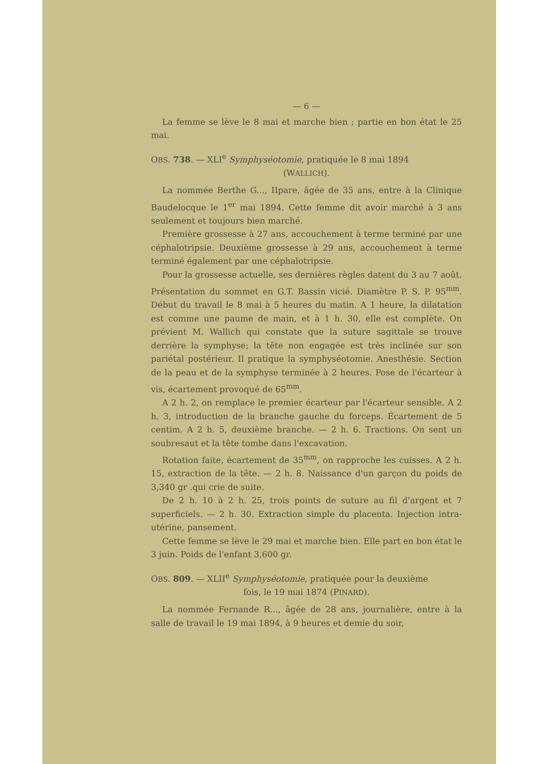— 6 —
La femme se lève le 8 mai et marche bien ; partie en bon état le 25 mai.
OBS. 738. — XLI<sup>e</sup> Symphyséotomie, pratiquée le 8 mai 1894
(WALLICH).
La nommée Berthe G..., IIpare, âgée de 35 ans, entre à la Clinique Baudelocque le 1<sup>er</sup> mai 1894. Cette femme dit avoir marché à 3 ans seulement et toujours bien marché.
Première grossesse à 27 ans, accouchement à terme terminé par une céphalotripsie. Deuxième grossesse à 29 ans, accouchement à terme terminé également par une céphalotripsie.
Pour la grossesse actuelle, ses dernières règles datent du 3 au 7 août. Présentation du sommet en G.T. Bassin vicié. Diamètre P. S. P. 95<sup>mm</sup>. Début du travail le 8 mai à 5 heures du matin. A 1 heure, la dilatation est comme une paume de main, et à 1 h. 30, elle est complète. On prévient M. Wallich qui constate que la suture sagittale se trouve derrière la symphyse; la tête non engagée est très inclinée sur son pariétal postérieur. Il pratique la symphyséotomie. Anesthésie. Section de la peau et de la symphyse terminée à 2 heures. Pose de l'écarteur à vis, écartement provoqué de 65<sup>mm</sup>.
A 2 h. 2, on remplace le premier écarteur par l'écarteur sensible. A 2 h. 3, introduction de la branche gauche du forceps. Écartement de 5 centim. A 2 h. 5, deuxième branche. — 2 h. 6. Tractions. On sent un soubresaut et la tête tombe dans l'excavation.
Rotation faite, écartement de 35<sup>mm</sup>, on rapproche les cuisses. A 2 h. 15, extraction de la tête. — 2 h. 8. Naissance d'un garçon du poids de 3,340 gr .qui crie de suite.
De 2 h. 10 à 2 h. 25, trois points de suture au fil d'argent et 7 superficiels. — 2 h. 30. Extraction simple du placenta. Injection intra-utérine, pansement.
Cette femme se lève le 29 mai et marche bien. Elle part en bon état le 3 juin. Poids de l'enfant 3,600 gr.
OBS. 809. — XLII<sup>e</sup> Symphyséotomie, pratiquée pour la deuxième
fois, le 19 mai 1874 (PINARD).
La nommée Fernande R..., âgée de 28 ans, journalière, entre à la salle de travail le 19 mai 1894, à 9 heures et demie du soir,